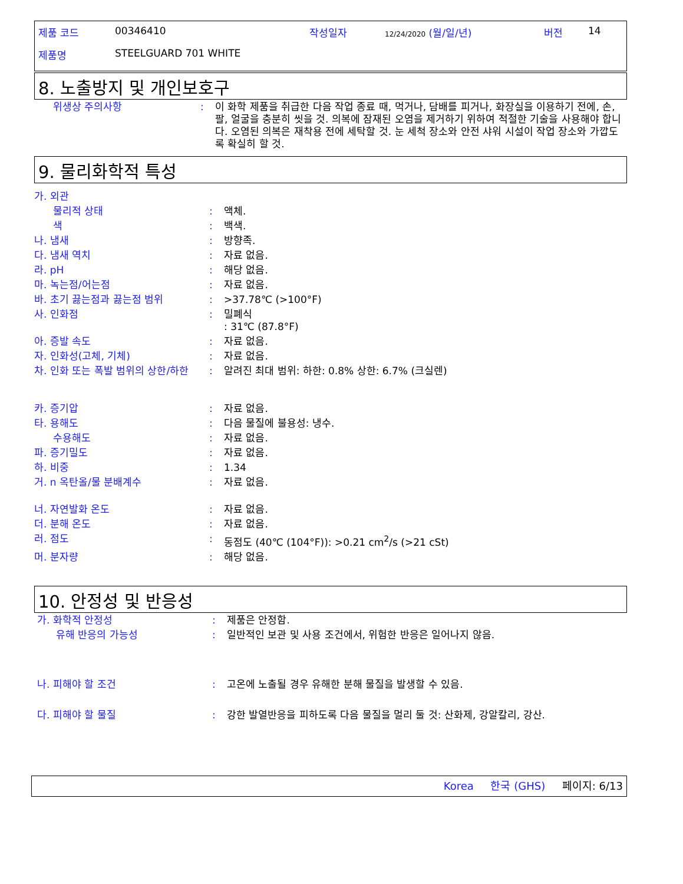| 제품 코드 | 00346410 | 작성일자 | 12/24/2020 (월/일/년) | 버전 | 14 |
| 제품명 | STEELGUARD 701 WHITE | | | | |
8. 노출방지 및 개인보호구
| 위생상 주의사항 | : | 이 화학 제품을 취급한 다음 작업 종료 때, 먹거나, 담배를 피거나, 화장실을 이용하기 전에, 손, 팔, 얼굴을 충분히 씻을 것. 의복에 잠재된 오염을 제거하기 위하여 적절한 기술을 사용해야 합니다. 오염된 의복은 재착용 전에 세탁할 것. 눈 세척 장소와 안전 샤워 시설이 작업 장소와 가깝도록 확실히 할 것. |
9. 물리화학적 특성
| 가. 외관 | | |
| 물리적 상태 | : | 액체. |
| 색 | : | 백색. |
| 나. 냄새 | : | 방향족. |
| 다. 냄새 역치 | : | 자료 없음. |
| 라. pH | : | 해당 없음. |
| 마. 녹는점/어는점 | : | 자료 없음. |
| 바. 초기 끓는점과 끓는점 범위 | : | >37.78℃ (>100°F) |
| 사. 인화점 | : | 밀폐식 : 31℃ (87.8°F) |
| 아. 증발 속도 | : | 자료 없음. |
| 자. 인화성(고체, 기체) | : | 자료 없음. |
| 차. 인화 또는 폭발 범위의 상한/하한 | : | 알려진 최대 범위: 하한: 0.8% 상한: 6.7% (크실렌) |
| 카. 증기압 | : | 자료 없음. |
| 타. 용해도 | : | 다음 물질에 불용성: 냉수. |
| 수용해도 | : | 자료 없음. |
| 파. 증기밀도 | : | 자료 없음. |
| 하. 비중 | : | 1.34 |
| 거. n 옥탄올/물 분배계수 | : | 자료 없음. |
| 너. 자연발화 온도 | : | 자료 없음. |
| 더. 분해 온도 | : | 자료 없음. |
| 러. 점도 | : | 동점도 (40℃ (104°F)): >0.21 cm<sup>2</sup>/s (>21 cSt) |
| 머. 분자량 | : | 해당 없음. |
10. 안정성 및 반응성
| 가. 화학적 안정성 | : | 제품은 안정함. |
| 유해 반응의 가능성 | : | 일반적인 보관 및 사용 조건에서, 위험한 반응은 일어나지 않음. |
| 나. 피해야 할 조건 | : | 고온에 노출될 경우 유해한 분해 물질을 발생할 수 있음. |
| 다. 피해야 할 물질 | : | 강한 발열반응을 피하도록 다음 물질을 멀리 둘 것: 산화제, 강알칼리, 강산. |
Korea 한국 (GHS) 페이지: 6/13